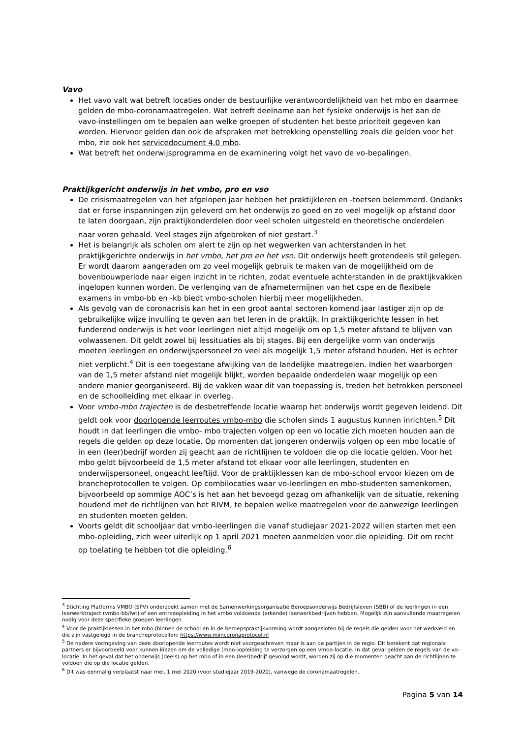Vavo
Het vavo valt wat betreft locaties onder de bestuurlijke verantwoordelijkheid van het mbo en daarmee gelden de mbo-coronamaatregelen. Wat betreft deelname aan het fysieke onderwijs is het aan de vavo-instellingen om te bepalen aan welke groepen of studenten het beste prioriteit gegeven kan worden. Hiervoor gelden dan ook de afspraken met betrekking openstelling zoals die gelden voor het mbo, zie ook het servicedocument 4.0 mbo.
Wat betreft het onderwijsprogramma en de examinering volgt het vavo de vo-bepalingen.
Praktijkgericht onderwijs in het vmbo, pro en vso
De crisismaatregelen van het afgelopen jaar hebben het praktijkleren en -toetsen belemmerd. Ondanks dat er forse inspanningen zijn geleverd om het onderwijs zo goed en zo veel mogelijk op afstand door te laten doorgaan, zijn praktijkonderdelen door veel scholen uitgesteld en theoretische onderdelen naar voren gehaald. Veel stages zijn afgebroken of niet gestart.<sup>3</sup>
Het is belangrijk als scholen om alert te zijn op het wegwerken van achterstanden in het praktijkgerichte onderwijs in het vmbo, het pro en het vso. Dit onderwijs heeft grotendeels stil gelegen. Er wordt daarom aangeraden om zo veel mogelijk gebruik te maken van de mogelijkheid om de bovenbouwperiode naar eigen inzicht in te richten, zodat eventuele achterstanden in de praktijkvakken ingelopen kunnen worden. De verlenging van de afnametermijnen van het cspe en de flexibele examens in vmbo-bb en -kb biedt vmbo-scholen hierbij meer mogelijkheden.
Als gevolg van de coronacrisis kan het in een groot aantal sectoren komend jaar lastiger zijn op de gebruikelijke wijze invulling te geven aan het leren in de praktijk. In praktijkgerichte lessen in het funderend onderwijs is het voor leerlingen niet altijd mogelijk om op 1,5 meter afstand te blijven van volwassenen. Dit geldt zowel bij lessituaties als bij stages. Bij een dergelijke vorm van onderwijs moeten leerlingen en onderwijspersoneel zo veel als mogelijk 1,5 meter afstand houden. Het is echter niet verplicht.<sup>4</sup> Dit is een toegestane afwijking van de landelijke maatregelen. Indien het waarborgen van de 1,5 meter afstand niet mogelijk blijkt, worden bepaalde onderdelen waar mogelijk op een andere manier georganiseerd. Bij de vakken waar dit van toepassing is, treden het betrokken personeel en de schoolleiding met elkaar in overleg.
Voor vmbo-mbo trajecten is de desbetreffende locatie waarop het onderwijs wordt gegeven leidend. Dit geldt ook voor doorlopende leerroutes vmbo-mbo die scholen sinds 1 augustus kunnen inrichten.<sup>5</sup> Dit houdt in dat leerlingen die vmbo- mbo trajecten volgen op een vo locatie zich moeten houden aan de regels die gelden op deze locatie. Op momenten dat jongeren onderwijs volgen op een mbo locatie of in een (leer)bedrijf worden zij geacht aan de richtlijnen te voldoen die op die locatie gelden. Voor het mbo geldt bijvoorbeeld de 1,5 meter afstand tot elkaar voor alle leerlingen, studenten en onderwijspersoneel, ongeacht leeftijd. Voor de praktijklessen kan de mbo-school ervoor kiezen om de brancheprotocollen te volgen. Op combilocaties waar vo-leerlingen en mbo-studenten samenkomen, bijvoorbeeld op sommige AOC’s is het aan het bevoegd gezag om afhankelijk van de situatie, rekening houdend met de richtlijnen van het RIVM, te bepalen welke maatregelen voor de aanwezige leerlingen en studenten moeten gelden.
Voorts geldt dit schooljaar dat vmbo-leerlingen die vanaf studiejaar 2021-2022 willen starten met een mbo-opleiding, zich weer uiterlijk op 1 april 2021 moeten aanmelden voor die opleiding. Dit om recht op toelating te hebben tot die opleiding.<sup>6</sup>
<sup>3</sup> Stichting Platforms VMBO (SPV) onderzoekt samen met de Samenwerkingsorganisatie Beroepsonderwijs Bedrijfsleven (SBB) of de leerlingen in een leerwerktraject (vmbo-bb/lwt) of een entreeopleiding in het vmbo voldoende (erkende) leerwerkbedrijven hebben. Mogelijk zijn aanvullende maatregelen nodig voor deze specifieke groepen leerlingen.
<sup>4</sup> Voor de praktijklessen in het mbo (binnen de school en in de beroepspraktijkvorming wordt aangesloten bij de regels die gelden voor het werkveld en die zijn vastgelegd in de brancheprotocollen: https://www.mijncoronaprotocol.nl
<sup>5</sup> De nadere vormgeving van deze doorlopende leerroutes wordt niet voorgeschreven maar is aan de partijen in de regio. Dit betekent dat regionale partners er bijvoorbeeld voor kunnen kiezen om de volledige (mbo-)opleiding te verzorgen op een vmbo-locatie. In dat geval gelden de regels van de vo-locatie. In het geval dat het onderwijs (deels) op het mbo of in een (leer)bedrijf gevolgd wordt, worden zij op die momenten geacht aan de richtlijnen te voldoen die op die locatie gelden.
<sup>6</sup> Dit was eenmalig verplaatst naar mei, 1 mei 2020 (voor studiejaar 2019-2020), vanwege de coronamaatregelen.
Pagina 5 van 14